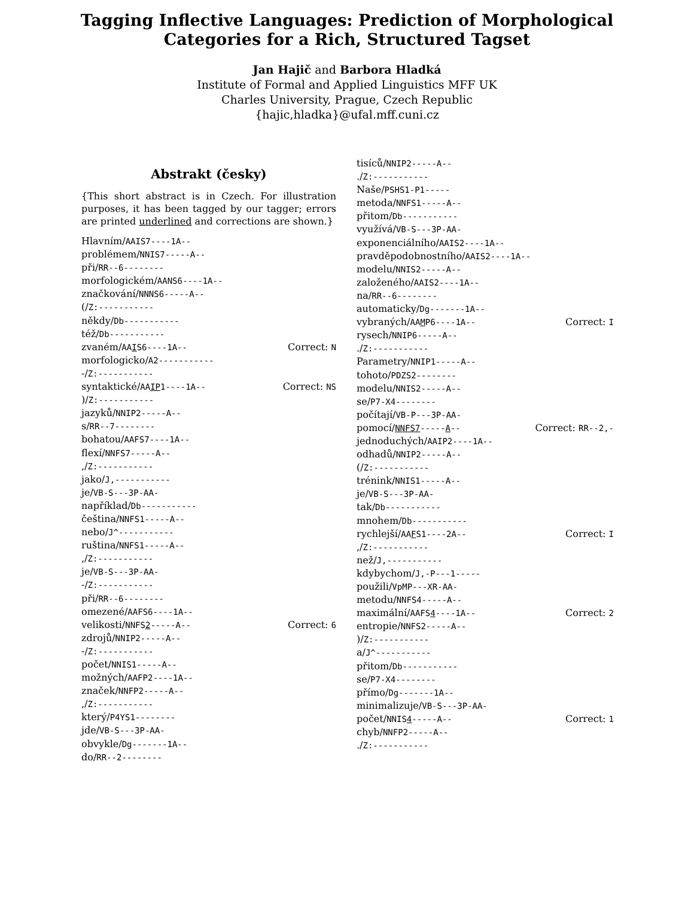Tagging Inflective Languages: Prediction of Morphological
Categories for a Rich, Structured Tagset
Jan Hajič and Barbora Hladká
Institute of Formal and Applied Linguistics MFF UK
Charles University, Prague, Czech Republic
{hajic,hladka}@ufal.mff.cuni.cz
Abstrakt (česky)
{This short abstract is in Czech. For illustration purposes, it has been tagged by our tagger; errors are printed underlined and corrections are shown.}
Hlavním/AAIS7----1A--
problémem/NNIS7-----A--
při/RR--6--------
morfologickém/AANS6----1A--
značkování/NNNS6-----A--
(/Z:-----------
někdy/Db-----------
též/Db-----------
zvaném/AAIS6----1A-- Correct: N
morfologicko/A2-----------
-/Z:-----------
syntaktické/AAIP1----1A-- Correct: NS
)/Z:-----------
jazyků/NNIP2-----A--
s/RR--7--------
bohatou/AAFS7----1A--
flexí/NNFS7-----A--
,/Z:-----------
jako/J,-----------
je/VB-S---3P-AA-
například/Db-----------
čeština/NNFS1-----A--
nebo/J^-----------
ruština/NNFS1-----A--
,/Z:-----------
je/VB-S---3P-AA-
-/Z:-----------
při/RR--6--------
omezené/AAFS6----1A--
velikosti/NNFS2-----A-- Correct: 6
zdrojů/NNIP2-----A--
-/Z:-----------
počet/NNIS1-----A--
možných/AAFP2----1A--
značek/NNFP2-----A--
,/Z:-----------
který/P4YS1--------
jde/VB-S---3P-AA-
obvykle/Dg-------1A--
do/RR--2--------
tisíců/NNIP2-----A--
./Z:-----------
Naše/PSHS1-P1-----
metoda/NNFS1-----A--
přitom/Db-----------
využívá/VB-S---3P-AA-
exponenciálního/AAIS2----1A--
pravděpodobnostního/AAIS2----1A--
modelu/NNIS2-----A--
založeného/AAIS2----1A--
na/RR--6--------
automaticky/Dg-------1A--
vybraných/AAMP6----1A-- Correct: I
rysech/NNIP6-----A--
./Z:-----------
Parametry/NNIP1-----A--
tohoto/PDZS2--------
modelu/NNIS2-----A--
se/P7-X4--------
počítají/VB-P---3P-AA-
pomocí/NNFS7-----A-- Correct: RR--2,-
jednoduchých/AAIP2----1A--
odhadů/NNIP2-----A--
(/Z:-----------
trénink/NNIS1-----A--
je/VB-S---3P-AA-
tak/Db-----------
mnohem/Db-----------
rychlejší/AAFS1----2A-- Correct: I
,/Z:-----------
než/J,-----------
kdybychom/J,-P---1-----
použili/VpMP---XR-AA-
metodu/NNFS4-----A--
maximální/AAFS4----1A-- Correct: 2
entropie/NNFS2-----A--
)/Z:-----------
a/J^-----------
přitom/Db-----------
se/P7-X4--------
přímo/Dg-------1A--
minimalizuje/VB-S---3P-AA-
počet/NNIS4-----A-- Correct: 1
chyb/NNFP2-----A--
./Z:-----------